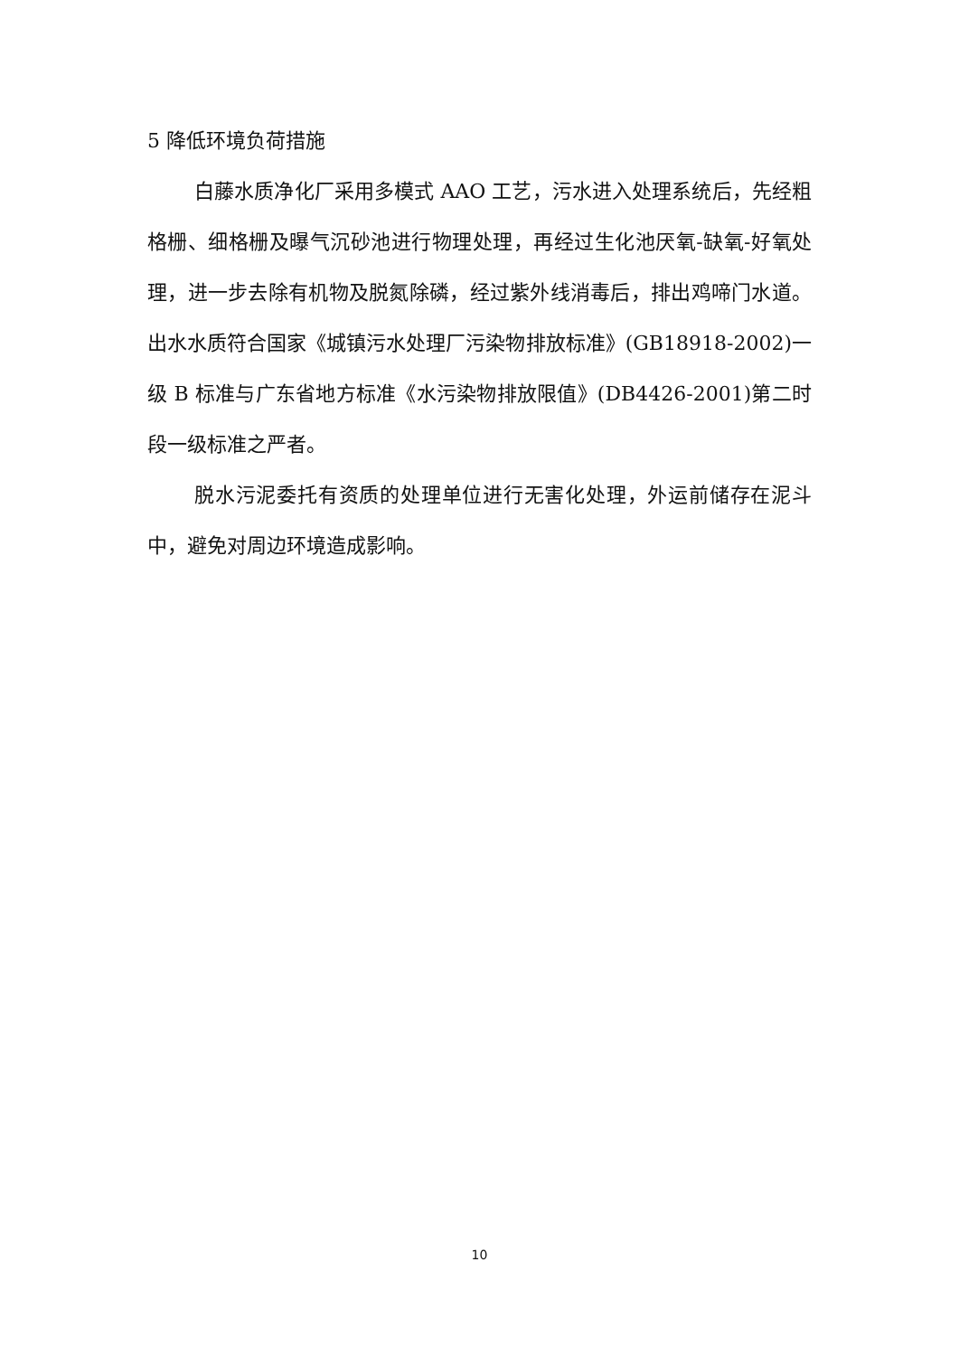5 降低环境负荷措施
白藤水质净化厂采用多模式 AAO 工艺，污水进入处理系统后，先经粗格栅、细格栅及曝气沉砂池进行物理处理，再经过生化池厌氧-缺氧-好氧处理，进一步去除有机物及脱氮除磷，经过紫外线消毒后，排出鸡啼门水道。出水水质符合国家《城镇污水处理厂污染物排放标准》(GB18918-2002)一级 B 标准与广东省地方标准《水污染物排放限值》(DB4426-2001)第二时段一级标准之严者。
脱水污泥委托有资质的处理单位进行无害化处理，外运前储存在泥斗中，避免对周边环境造成影响。
10